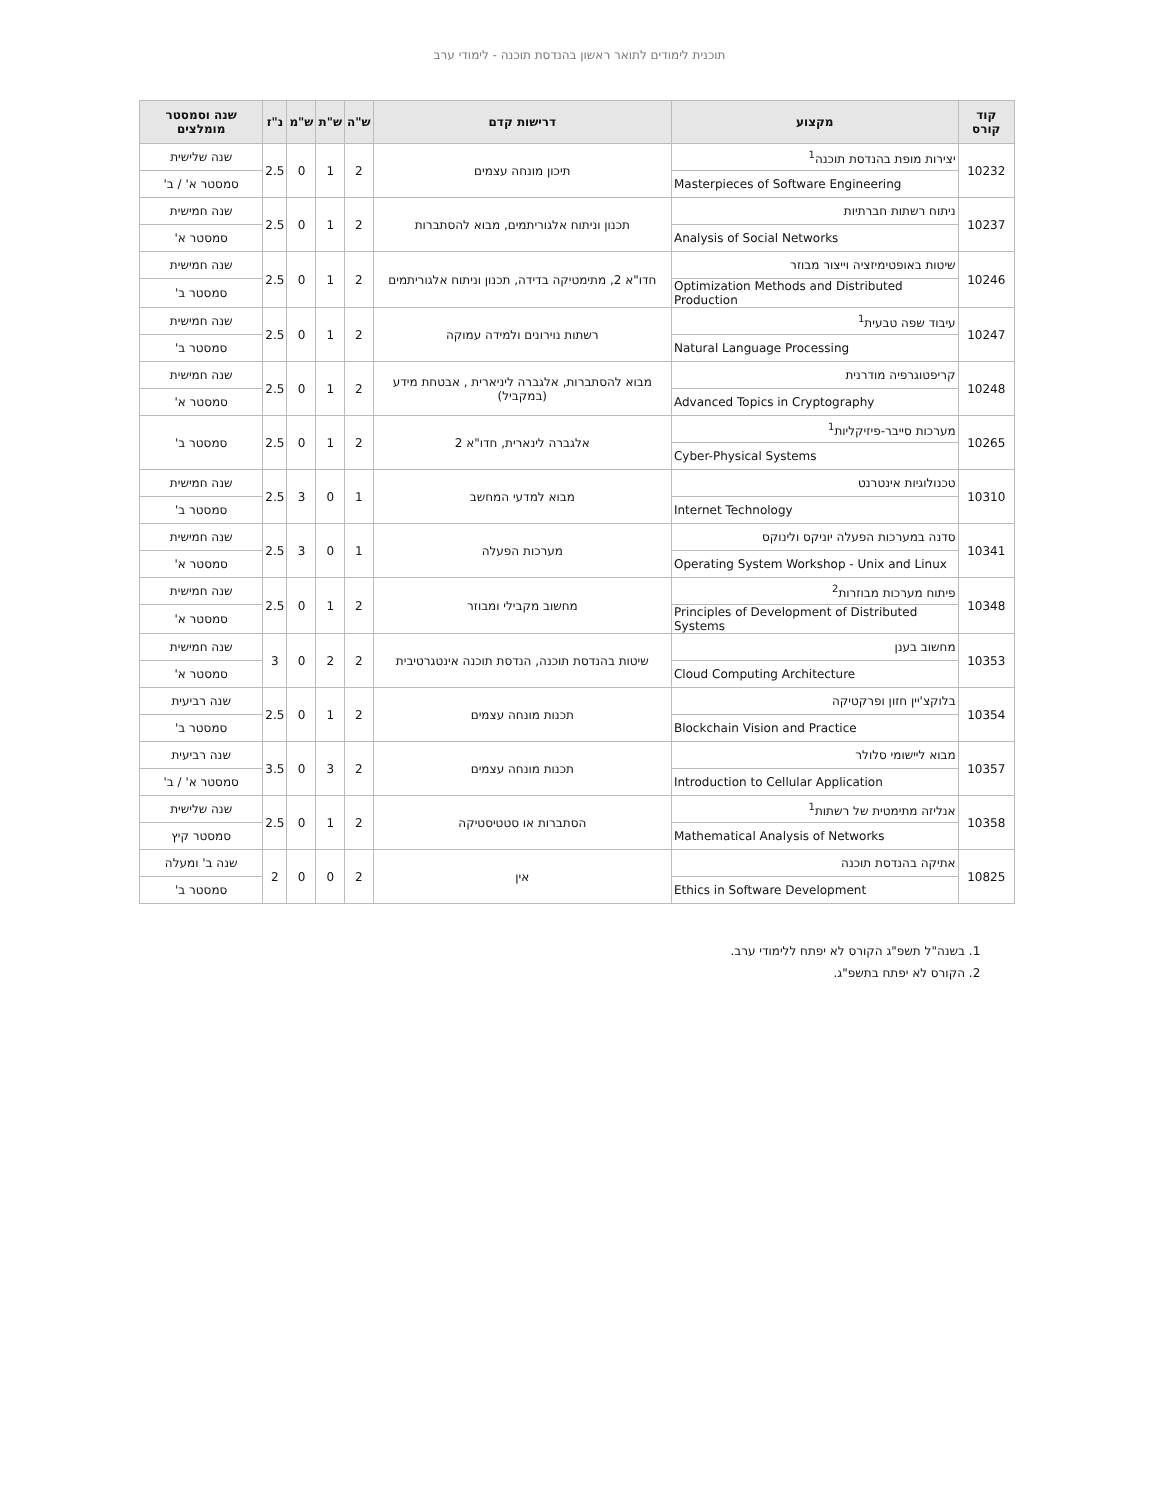תוכנית לימודים לתואר ראשון בהנדסת תוכנה - לימודי ערב
| קוד קורס | מקצוע | דרישות קדם | ש"ה | ש"ת | ש"מ | נ"ז | שנה וסמסטר מומלצים |
| --- | --- | --- | --- | --- | --- | --- | --- |
| 10232 | יצירות מופת בהנדסת תוכנה<sup>1</sup> | תיכון מונחה עצמים | 2 | 1 | 0 | 2.5 | שנה שלישית |
| | Masterpieces of Software Engineering | | | | | | סמסטר א' / ב' |
| 10237 | ניתוח רשתות חברתיות | תכנון וניתוח אלגוריתמים, מבוא להסתברות | 2 | 1 | 0 | 2.5 | שנה חמישית |
| | Analysis of Social Networks | | | | | | סמסטר א' |
| 10246 | שיטות באופטימיזציה וייצור מבוזר | חדו"א 2, מתימטיקה בדידה, תכנון וניתוח אלגוריתמים | 2 | 1 | 0 | 2.5 | שנה חמישית |
| | Optimization Methods and Distributed Production | | | | | | סמסטר ב' |
| 10247 | עיבוד שפה טבעית<sup>1</sup> | רשתות נוירונים ולמידה עמוקה | 2 | 1 | 0 | 2.5 | שנה חמישית |
| | Natural Language Processing | | | | | | סמסטר ב' |
| 10248 | קריפטוגרפיה מודרנית | מבוא להסתברות, אלגברה ליניארית , אבטחת מידע (במקביל) | 2 | 1 | 0 | 2.5 | שנה חמישית |
| | Advanced Topics in Cryptography | | | | | | סמסטר א' |
| 10265 | מערכות סייבר-פיזיקליות<sup>1</sup> | אלגברה לינארית, חדו"א 2 | 2 | 1 | 0 | 2.5 | סמסטר ב' |
| | Cyber-Physical Systems | | | | | | |
| 10310 | טכנולוגיות אינטרנט | מבוא למדעי המחשב | 1 | 0 | 3 | 2.5 | שנה חמישית |
| | Internet Technology | | | | | | סמסטר ב' |
| 10341 | סדנה במערכות הפעלה יוניקס ולינוקס | מערכות הפעלה | 1 | 0 | 3 | 2.5 | שנה חמישית |
| | Operating System Workshop - Unix and Linux | | | | | | סמסטר א' |
| 10348 | פיתוח מערכות מבוזרות<sup>2</sup> | מחשוב מקבילי ומבוזר | 2 | 1 | 0 | 2.5 | שנה חמישית |
| | Principles of Development of Distributed Systems | | | | | | סמסטר א' |
| 10353 | מחשוב בענן | שיטות בהנדסת תוכנה, הנדסת תוכנה אינטגרטיבית | 2 | 2 | 0 | 3 | שנה חמישית |
| | Cloud Computing Architecture | | | | | | סמסטר א' |
| 10354 | בלוקצ'יין חזון ופרקטיקה | תכנות מונחה עצמים | 2 | 1 | 0 | 2.5 | שנה רביעית |
| | Blockchain Vision and Practice | | | | | | סמסטר ב' |
| 10357 | מבוא ליישומי סלולר | תכנות מונחה עצמים | 2 | 3 | 0 | 3.5 | שנה רביעית |
| | Introduction to Cellular Application | | | | | | סמסטר א' / ב' |
| 10358 | אנליזה מתימטית של רשתות<sup>1</sup> | הסתברות או סטטיסטיקה | 2 | 1 | 0 | 2.5 | שנה שלישית |
| | Mathematical Analysis of Networks | | | | | | סמסטר קיץ |
| 10825 | אתיקה בהנדסת תוכנה | אין | 2 | 0 | 0 | 2 | שנה ב' ומעלה |
| | Ethics in Software Development | | | | | | סמסטר ב' |
1. בשנה"ל תשפ"ג הקורס לא יפתח ללימודי ערב.
2. הקורס לא יפתח בתשפ"ג.